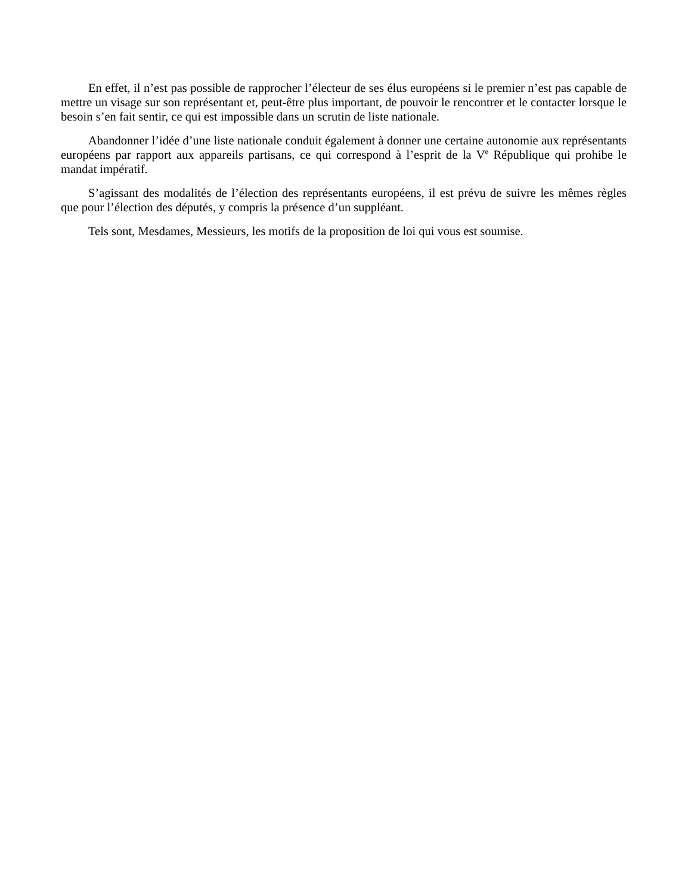En effet, il n’est pas possible de rapprocher l’électeur de ses élus européens si le premier n’est pas capable de mettre un visage sur son représentant et, peut-être plus important, de pouvoir le rencontrer et le contacter lorsque le besoin s’en fait sentir, ce qui est impossible dans un scrutin de liste nationale.
Abandonner l’idée d’une liste nationale conduit également à donner une certaine autonomie aux représentants européens par rapport aux appareils partisans, ce qui correspond à l’esprit de la V<sup>e</sup> République qui prohibe le mandat impératif.
S’agissant des modalités de l’élection des représentants européens, il est prévu de suivre les mêmes règles que pour l’élection des députés, y compris la présence d’un suppléant.
Tels sont, Mesdames, Messieurs, les motifs de la proposition de loi qui vous est soumise.